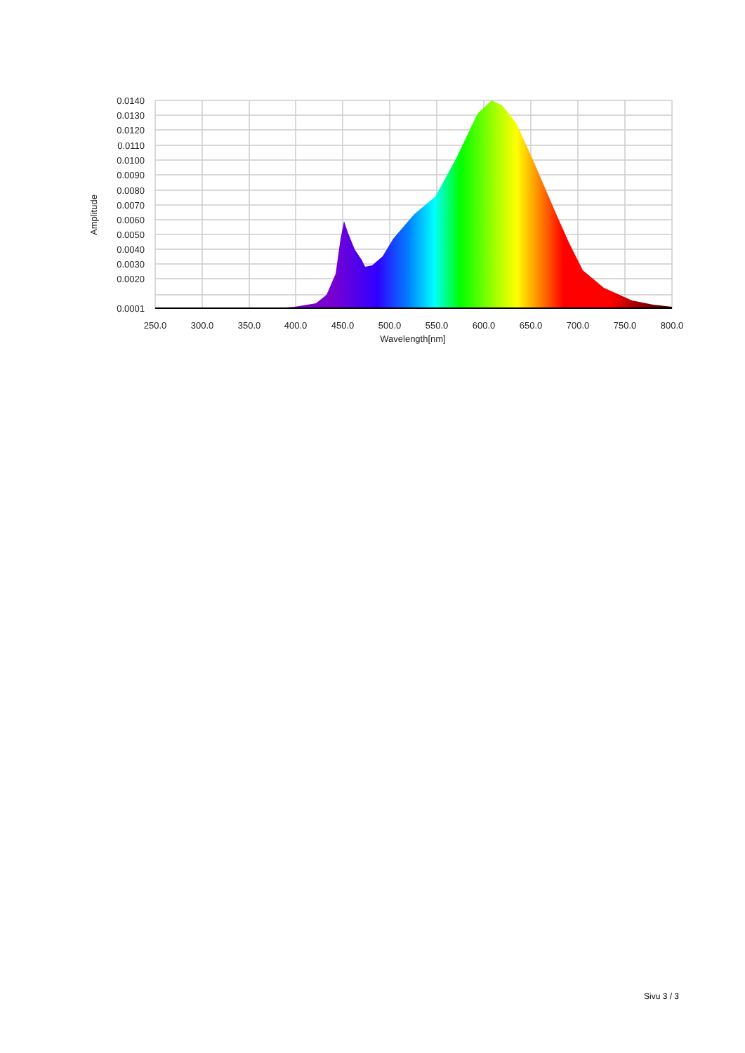0.0140
0.0130
0.0120
0.0110
0.0100
0.0090
0.0080
0.0070
0.0060
0.0050
0.0040
0.0030
0.0020
0.0001
250.0
300.0
350.0
400.0
450.0
500.0
550.0
600.0
650.0
700.0
750.0
800.0
Wavelength[nm]
Amplitude
Sivu 3 / 3